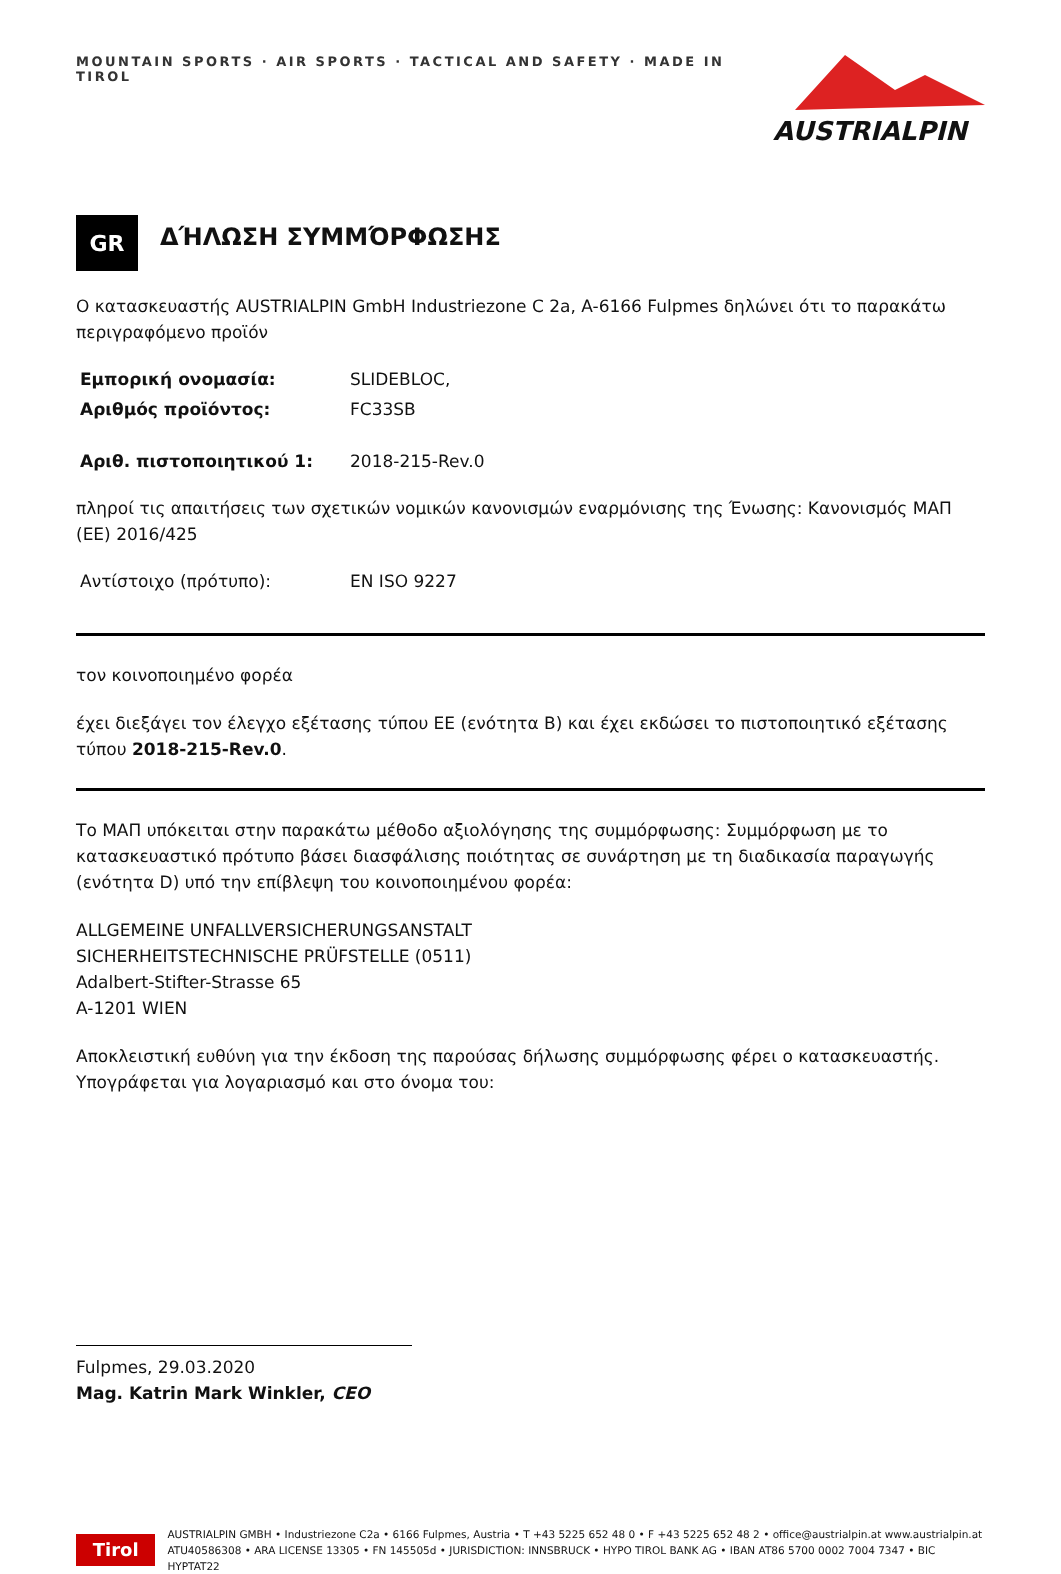MOUNTAIN SPORTS · AIR SPORTS · TACTICAL AND SAFETY · MADE IN TIROL
AUSTRIALPIN
GR
ΔΉΛΩΣΗ ΣΥΜΜΌΡΦΩΣΗΣ
Ο κατασκευαστής AUSTRIALPIN GmbH Industriezone C 2a, A-6166 Fulpmes δηλώνει ότι το παρακάτω περιγραφόμενο προϊόν
Εμπορική ονομασία: SLIDEBLOC,
Αριθμός προϊόντος: FC33SB
Αριθ. πιστοποιητικού 1: 2018-215-Rev.0
πληροί τις απαιτήσεις των σχετικών νομικών κανονισμών εναρμόνισης της Ένωσης: Κανονισμός ΜΑΠ (ΕΕ) 2016/425
Αντίστοιχο (πρότυπο): EN ISO 9227
τον κοινοποιημένο φορέα
έχει διεξάγει τον έλεγχο εξέτασης τύπου ΕΕ (ενότητα B) και έχει εκδώσει το πιστοποιητικό εξέτασης τύπου 2018-215-Rev.0.
Το ΜΑΠ υπόκειται στην παρακάτω μέθοδο αξιολόγησης της συμμόρφωσης: Συμμόρφωση με το κατασκευαστικό πρότυπο βάσει διασφάλισης ποιότητας σε συνάρτηση με τη διαδικασία παραγωγής (ενότητα D) υπό την επίβλεψη του κοινοποιημένου φορέα:
ALLGEMEINE UNFALLVERSICHERUNGSANSTALT
SICHERHEITSTECHNISCHE PRÜFSTELLE (0511)
Adalbert-Stifter-Strasse 65
A-1201 WIEN
Αποκλειστική ευθύνη για την έκδοση της παρούσας δήλωσης συμμόρφωσης φέρει ο κατασκευαστής. Υπογράφεται για λογαριασμό και στο όνομα του:
Fulpmes, 29.03.2020
Mag. Katrin Mark Winkler, CEO
Tirol
AUSTRIALPIN GMBH • Industriezone C2a • 6166 Fulpmes, Austria • T +43 5225 652 48 0 • F +43 5225 652 48 2 • office@austrialpin.at www.austrialpin.at
ATU40586308 • ARA LICENSE 13305 • FN 145505d • JURISDICTION: INNSBRUCK • HYPO TIROL BANK AG • IBAN AT86 5700 0002 7004 7347 • BIC HYPTAT22